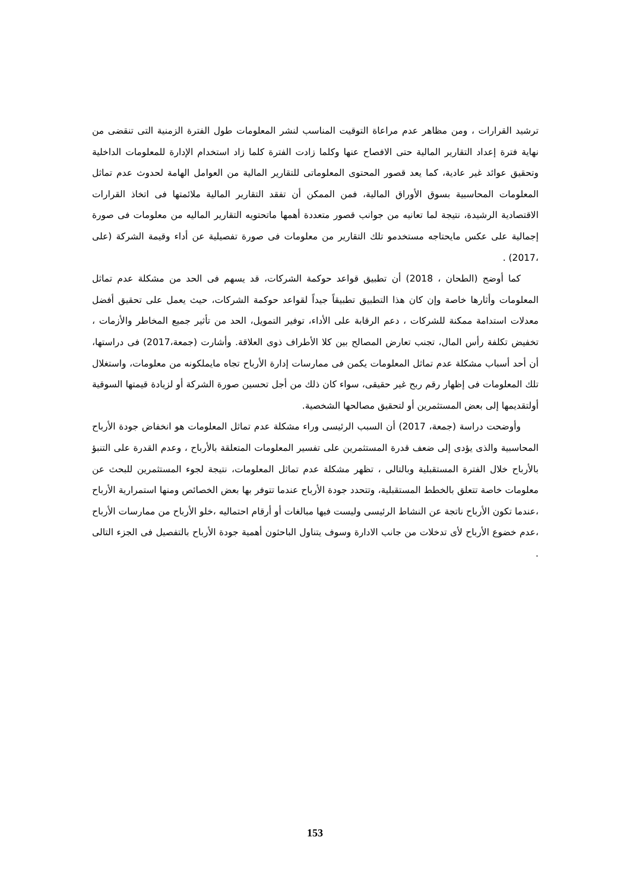ترشيد القرارات ، ومن مظاهر عدم مراعاة التوقيت المناسب لنشر المعلومات طول الفترة الزمنية التى تنقضى من نهاية فترة إعداد التقارير المالية حتى الافصاح عنها وكلما زادت الفترة كلما زاد استخدام الإدارة للمعلومات الداخلية وتحقيق عوائد غير عادية، كما يعد قصور المحتوى المعلوماتى للتقارير المالية من العوامل الهامة لحدوث عدم تماثل المعلومات المحاسبية بسوق الأوراق المالية، فمن الممكن أن تفقد التقارير المالية ملائمتها فى اتخاذ القرارات الاقتصادية الرشيدة، نتيجة لما تعانيه من جوانب قصور متعددة أهمها ماتحتويه التقارير الماليه من معلومات فى صورة إجمالية على عكس مايحتاجه مستخدمو تلك التقارير من معلومات فى صورة تفصيلية عن أداء وقيمة الشركة (على ،2017) .
كما أوضح (الطحان ، 2018) أن تطبيق قواعد حوكمة الشركات، قد يسهم فى الحد من مشكلة عدم تماثل المعلومات وأثارها خاصة وإن كان هذا التطبيق تطبيقاً جيداً لقواعد حوكمة الشركات، حيث يعمل على تحقيق أفضل معدلات استدامة ممكنة للشركات ، دعم الرقابة على الأداء، توفير التمويل، الحد من تأثير جميع المخاطر والأزمات ، تخفيض تكلفة رأس المال، تجنب تعارض المصالح بين كلا الأطراف ذوى العلاقة. وأشارت (جمعة،2017) فى دراستها، أن أحد أسباب مشكلة عدم تماثل المعلومات يكمن فى ممارسات إدارة الأرباح تجاه مايملكونه من معلومات، واستغلال تلك المعلومات فى إظهار رقم ربح غير حقيقى، سواء كان ذلك من أجل تحسين صورة الشركة أو لزيادة قيمتها السوقية أولتقديمها إلى بعض المستثمرين أو لتحقيق مصالحها الشخصية.
وأوضحت دراسة (جمعة، 2017) أن السبب الرئيسى وراء مشكلة عدم تماثل المعلومات هو انخفاض جودة الأرباح المحاسبية والذى يؤدى إلى ضعف قدرة المستثمرين على تفسير المعلومات المتعلقة بالأرباح ، وعدم القدرة على التنبؤ بالأرباح خلال الفترة المستقبلية وبالتالى ، تظهر مشكلة عدم تماثل المعلومات، نتيجة لجوء المستثمرين للبحث عن معلومات خاصة تتعلق بالخطط المستقبلية، وتتحدد جودة الأرباح عندما تتوفر بها بعض الخصائص ومنها استمرارية الأرباح ،عندما تكون الأرباح ناتجة عن النشاط الرئيسى وليست فيها مبالغات أو أرقام احتماليه ،خلو الأرباح من ممارسات الأرباح ،عدم خضوع الأرباح لأى تدخلات من جانب الادارة وسوف يتناول الباحثون أهمية جودة الأرباح بالتفصيل فى الجزء التالى .
153